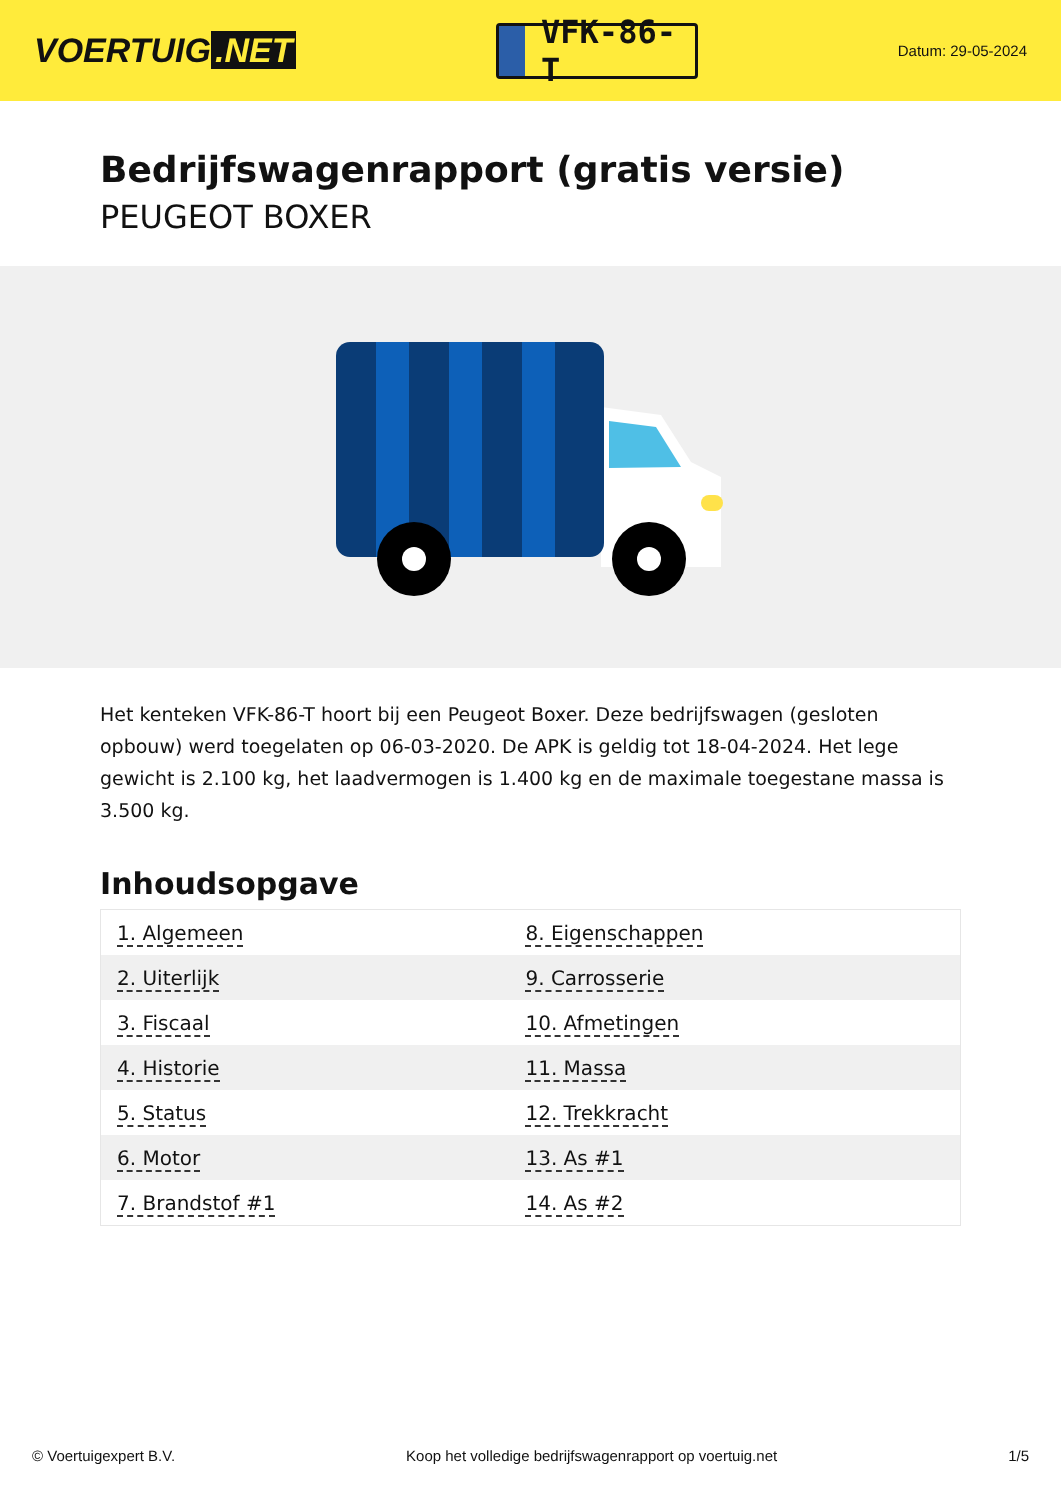VOERTUIG.NET
VFK-86-T
Datum: 29-05-2024
Bedrijfswagenrapport (gratis versie)
PEUGEOT BOXER
Het kenteken VFK-86-T hoort bij een Peugeot Boxer. Deze bedrijfswagen (gesloten opbouw) werd toegelaten op 06-03-2020. De APK is geldig tot 18-04-2024. Het lege gewicht is 2.100 kg, het laadvermogen is 1.400 kg en de maximale toegestane massa is 3.500 kg.
Inhoudsopgave
| 1. Algemeen | 8. Eigenschappen |
| 2. Uiterlijk | 9. Carrosserie |
| 3. Fiscaal | 10. Afmetingen |
| 4. Historie | 11. Massa |
| 5. Status | 12. Trekkracht |
| 6. Motor | 13. As #1 |
| 7. Brandstof #1 | 14. As #2 |
© Voertuigexpert B.V. Koop het volledige bedrijfswagenrapport op voertuig.net 1/5